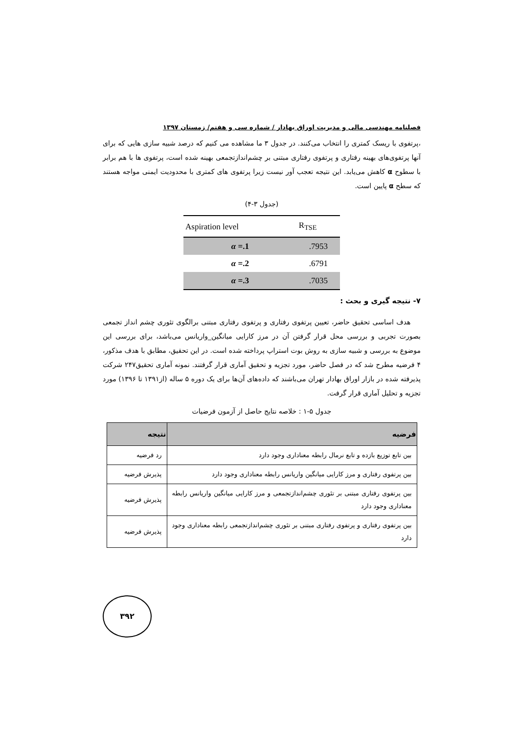فصلنامه مهندسی مالی و مدیریت اوراق بهادار / شماره سی و هفتم/ زمستان ۱۳۹۷
،پرتفوی با ریسک کمتری را انتخاب می‌کنند. در جدول ۳ ما مشاهده می کنیم که درصد شبیه سازی هایی که برای آنها پرتفوی‌های بهینه رفتاری و پرتفوی رفتاری مبتنی بر چشم‌اندازتجمعی بهینه شده است، پرتفوی ها با هم برابر با سطوح α کاهش می‌یابد. این نتیجه تعجب آور نیست زیرا پرتفوی های کمتری با محدودیت ایمنی مواجه هستند که سطح α پایین است.
(جدول ۳-۴)
| Aspiration level | R<sub>TSE</sub> |
| --- | --- |
| α =.1 | .7953 |
| α =.2 | .6791 |
| α =.3 | .7035 |
۷- نتیجه گیری و بحث :
هدف اساسی تحقیق حاضر، تعیین پرتفوی رفتاری و پرتفوی رفتاری مبتنی برالگوی تئوری چشم انداز تجمعی بصورت تجربی و بررسی محل قرار گرفتن آن در مرز کارایی میانگین_واریانس می‌باشد، برای بررسی این موضوع به بررسی و شبیه سازی به روش بوت استراپ پرداخته شده است. در این تحقیق، مطابق با هدف مذکور، ۴ فرضیه مطرح شد که در فصل حاضر، مورد تجزیه و تحقیق آماری قرار گرفتند. نمونه آماری تحقیق۲۴۷ شرکت پذیرفته شده در بازار اوراق بهادار تهران می‌باشند که داده‌های آن‌ها برای یک دوره ۵ ساله (از۱۳۹۱ تا ۱۳۹۶) مورد تجزیه و تحلیل آماری قرار گرفت.
جدول ۵-۱ : خلاصه نتایج حاصل از آزمون فرضیات
| فرضیه | نتیجه |
| --- | --- |
| بین تابع توزیع بازده و تابع نرمال رابطه معناداری وجود دارد | رد فرضیه |
| بین پرتفوی رفتاری و مرز کارایی میانگین واریانس رابطه معناداری وجود دارد | پذیرش فرضیه |
| بین پرتفوی رفتاری مبتنی بر تئوری چشم‌اندازتجمعی و مرز کارایی میانگین واریانس رابطه معناداری وجود دارد | پذیرش فرضیه |
| بین پرتفوی رفتاری و پرتفوی رفتاری مبتنی بر تئوری چشم‌اندازتجمعی رابطه معناداری وجود دارد | پذیرش فرضیه |
۳۹۲